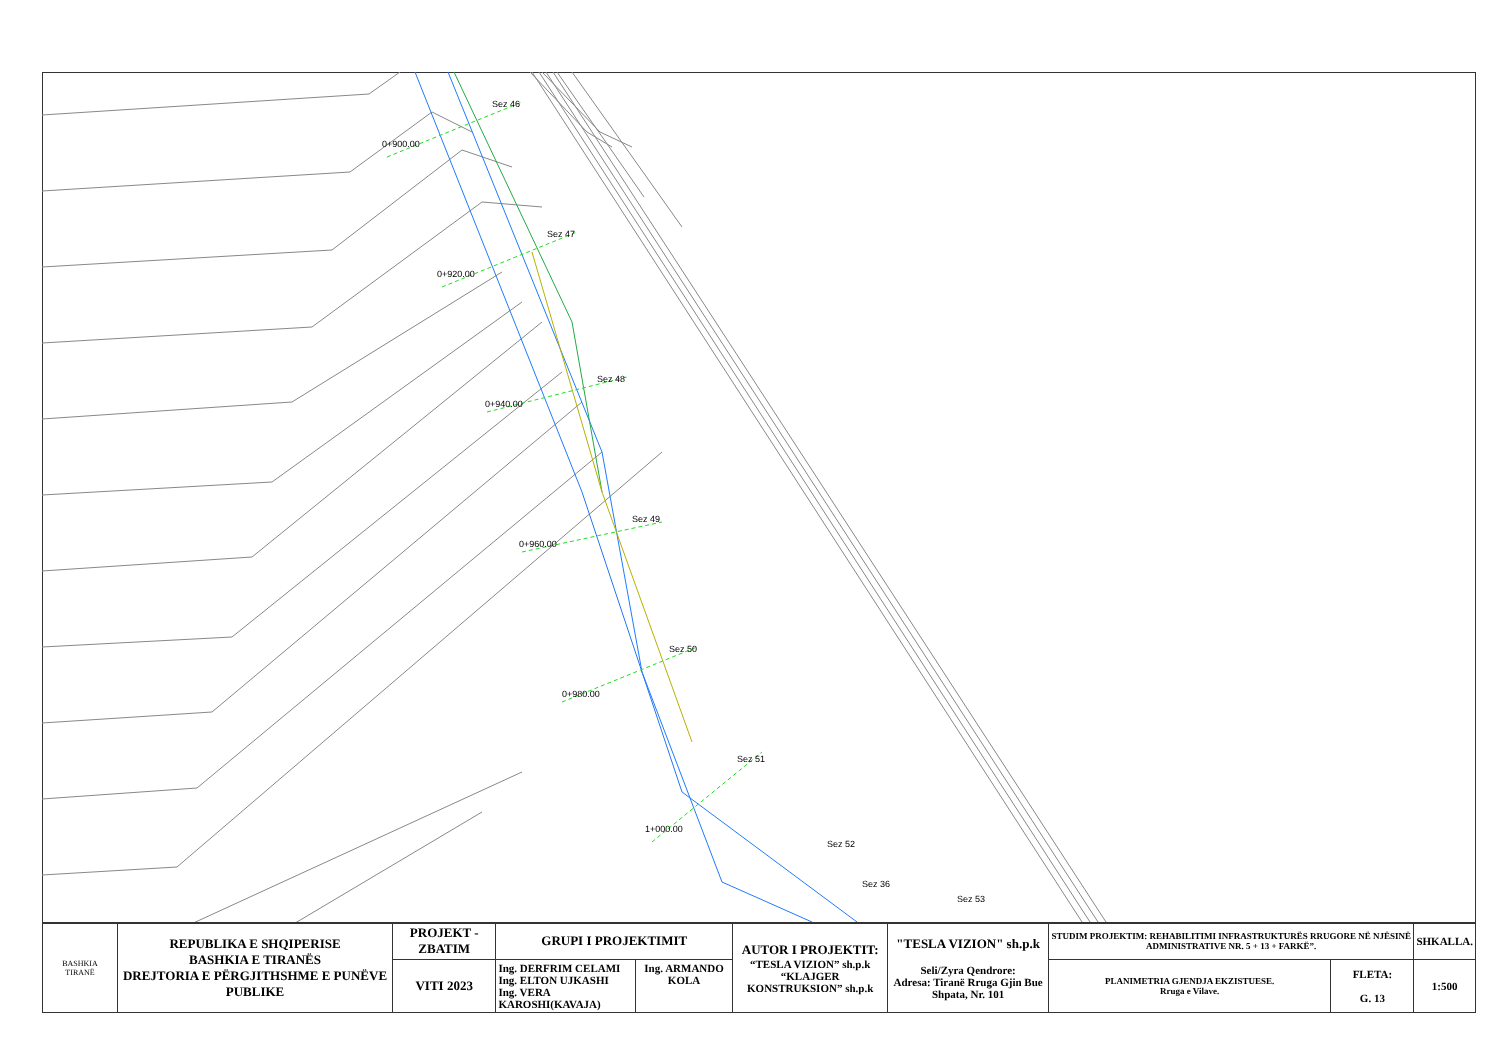Sez 46
0+900.00
Sez 47
0+920.00
Sez 48
0+940.00
Sez 49
0+960.00
Sez 50
0+980.00
Sez 51
1+000.00
Sez 52
Sez 36
Sez 53
| BASHKIA TIRANË | REPUBLIKA E SHQIPERISE BASHKIA E TIRANËS DREJTORIA E PËRGJITHSHME E PUNËVE PUBLIKE | PROJEKT - ZBATIM | GRUPI I PROJEKTIMIT | | AUTOR I PROJEKTIT: “TESLA VIZION” sh.p.k “KLAJGER KONSTRUKSION” sh.p.k | "TESLA VIZION" sh.p.k Seli/Zyra Qendrore: Adresa: Tiranë Rruga Gjin Bue Shpata, Nr. 101 | STUDIM PROJEKTIM: REHABILITIMI INFRASTRUKTURËS RRUGORE NË NJËSINË ADMINISTRATIVE NR. 5 + 13 + FARKË”. | | SHKALLA. |
| | | VITI 2023 | Ing. DERFRIM CELAMI Ing. ELTON UJKASHI Ing. VERA KAROSHI(KAVAJA) | Ing. ARMANDO KOLA | | | PLANIMETRIA GJENDJA EKZISTUESE. Rruga e Vilave. | FLETA: G. 13 | 1:500 |